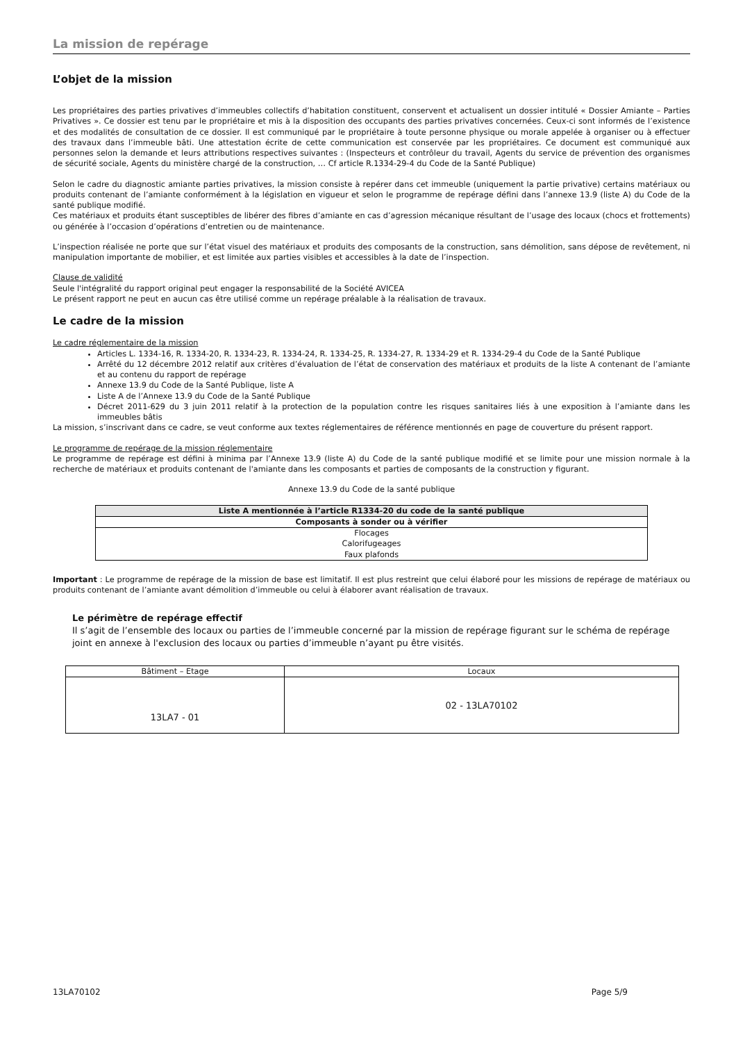La mission de repérage
L’objet de la mission
Les propriétaires des parties privatives d’immeubles collectifs d’habitation constituent, conservent et actualisent un dossier intitulé « Dossier Amiante – Parties Privatives ». Ce dossier est tenu par le propriétaire et mis à la disposition des occupants des parties privatives concernées. Ceux-ci sont informés de l’existence et des modalités de consultation de ce dossier. Il est communiqué par le propriétaire à toute personne physique ou morale appelée à organiser ou à effectuer des travaux dans l’immeuble bâti. Une attestation écrite de cette communication est conservée par les propriétaires. Ce document est communiqué aux personnes selon la demande et leurs attributions respectives suivantes : (Inspecteurs et contrôleur du travail, Agents du service de prévention des organismes de sécurité sociale, Agents du ministère chargé de la construction, … Cf article R.1334-29-4 du Code de la Santé Publique)
Selon le cadre du diagnostic amiante parties privatives, la mission consiste à repérer dans cet immeuble (uniquement la partie privative) certains matériaux ou produits contenant de l’amiante conformément à la législation en vigueur et selon le programme de repérage défini dans l’annexe 13.9 (liste A) du Code de la santé publique modifié.
Ces matériaux et produits étant susceptibles de libérer des fibres d’amiante en cas d’agression mécanique résultant de l’usage des locaux (chocs et frottements) ou générée à l’occasion d’opérations d’entretien ou de maintenance.
L’inspection réalisée ne porte que sur l’état visuel des matériaux et produits des composants de la construction, sans démolition, sans dépose de revêtement, ni manipulation importante de mobilier, et est limitée aux parties visibles et accessibles à la date de l’inspection.
Clause de validité
Seule l'intégralité du rapport original peut engager la responsabilité de la Société AVICEA
Le présent rapport ne peut en aucun cas être utilisé comme un repérage préalable à la réalisation de travaux.
Le cadre de la mission
Le cadre réglementaire de la mission
Articles L. 1334-16, R. 1334-20, R. 1334-23, R. 1334-24, R. 1334-25, R. 1334-27, R. 1334-29 et R. 1334-29-4 du Code de la Santé Publique
Arrêté du 12 décembre 2012 relatif aux critères d’évaluation de l’état de conservation des matériaux et produits de la liste A contenant de l’amiante et au contenu du rapport de repérage
Annexe 13.9 du Code de la Santé Publique, liste A
Liste A de l’Annexe 13.9 du Code de la Santé Publique
Décret 2011-629 du 3 juin 2011 relatif à la protection de la population contre les risques sanitaires liés à une exposition à l’amiante dans les immeubles bâtis
La mission, s’inscrivant dans ce cadre, se veut conforme aux textes réglementaires de référence mentionnés en page de couverture du présent rapport.
Le programme de repérage de la mission réglementaire
Le programme de repérage est défini à minima par l’Annexe 13.9 (liste A) du Code de la santé publique modifié et se limite pour une mission normale à la recherche de matériaux et produits contenant de l'amiante dans les composants et parties de composants de la construction y figurant.
Annexe 13.9 du Code de la santé publique
| Liste A mentionnée à l’article R1334-20 du code de la santé publique |
| --- |
| Composants à sonder ou à vérifier |
| Flocages Calorifugeages Faux plafonds |
Important : Le programme de repérage de la mission de base est limitatif. Il est plus restreint que celui élaboré pour les missions de repérage de matériaux ou produits contenant de l’amiante avant démolition d’immeuble ou celui à élaborer avant réalisation de travaux.
Le périmètre de repérage effectif
Il s’agit de l’ensemble des locaux ou parties de l’immeuble concerné par la mission de repérage figurant sur le schéma de repérage joint en annexe à l'exclusion des locaux ou parties d’immeuble n’ayant pu être visités.
| Bâtiment – Etage | Locaux |
| 13LA7 - 01 | 02 - 13LA70102 |
13LA70102 Page 5/9